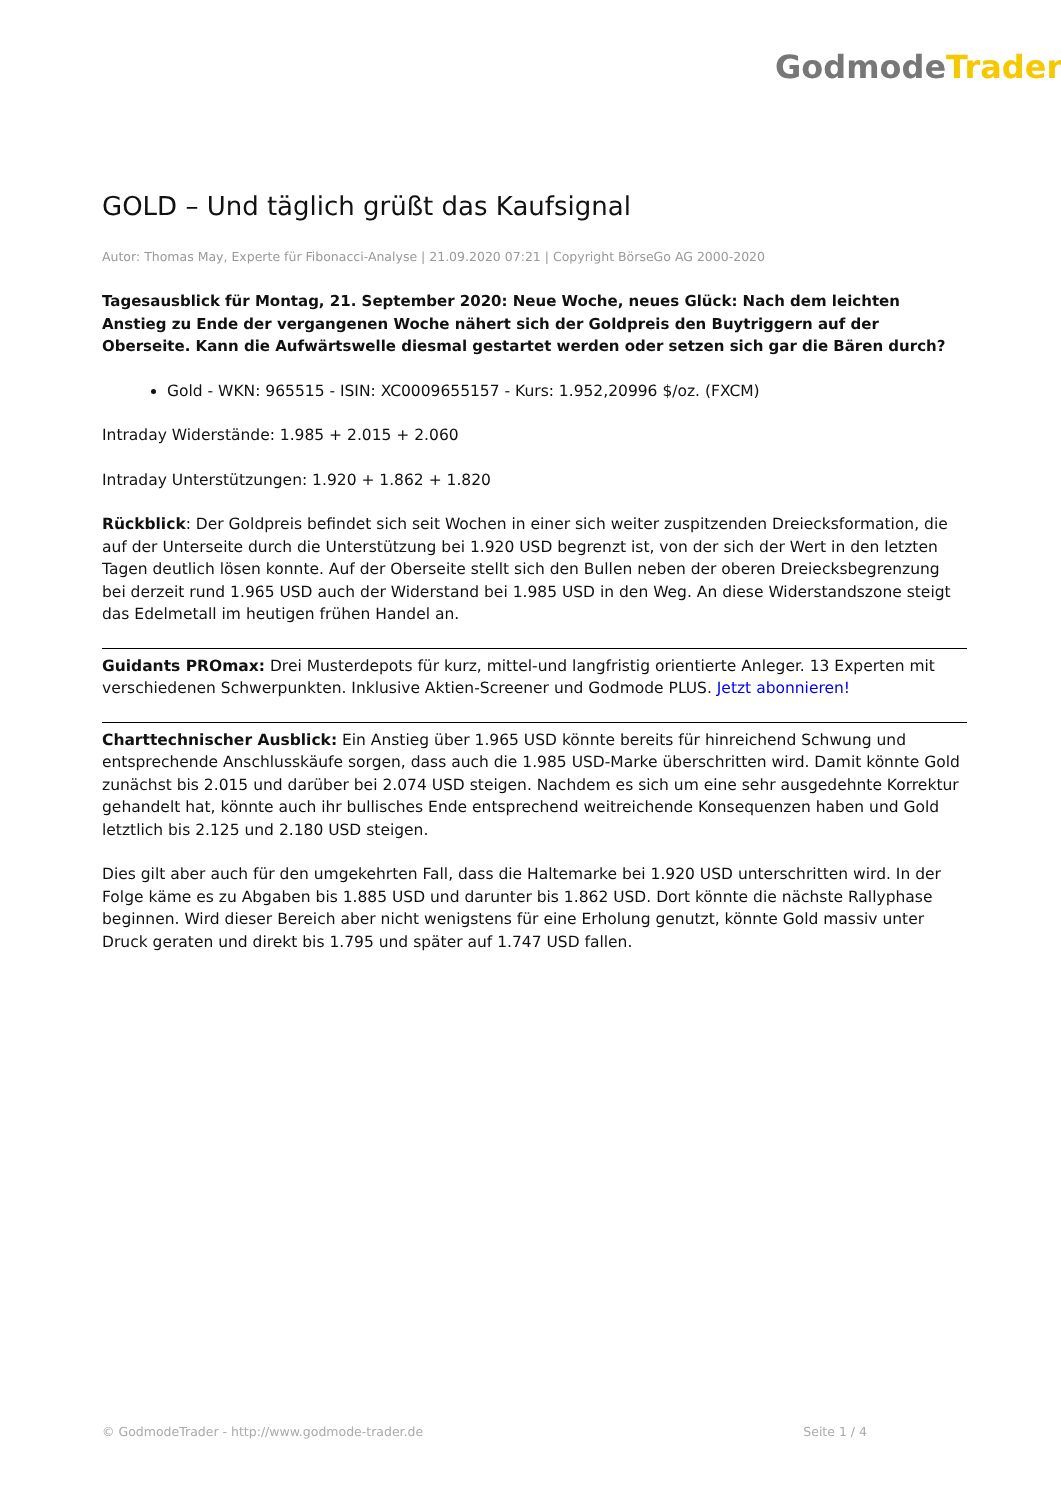Godmode Trader
GOLD – Und täglich grüßt das Kaufsignal
Autor: Thomas May, Experte für Fibonacci-Analyse | 21.09.2020 07:21 | Copyright BörseGo AG 2000-2020
Tagesausblick für Montag, 21. September 2020: Neue Woche, neues Glück: Nach dem leichten Anstieg zu Ende der vergangenen Woche nähert sich der Goldpreis den Buytriggern auf der Oberseite. Kann die Aufwärtswelle diesmal gestartet werden oder setzen sich gar die Bären durch?
Gold - WKN: 965515 - ISIN: XC0009655157 - Kurs: 1.952,20996 $/oz. (FXCM)
Intraday Widerstände: 1.985 + 2.015 + 2.060
Intraday Unterstützungen: 1.920 + 1.862 + 1.820
Rückblick: Der Goldpreis befindet sich seit Wochen in einer sich weiter zuspitzenden Dreiecksformation, die auf der Unterseite durch die Unterstützung bei 1.920 USD begrenzt ist, von der sich der Wert in den letzten Tagen deutlich lösen konnte. Auf der Oberseite stellt sich den Bullen neben der oberen Dreiecksbegrenzung bei derzeit rund 1.965 USD auch der Widerstand bei 1.985 USD in den Weg. An diese Widerstandszone steigt das Edelmetall im heutigen frühen Handel an.
Guidants PROmax: Drei Musterdepots für kurz, mittel-und langfristig orientierte Anleger. 13 Experten mit verschiedenen Schwerpunkten. Inklusive Aktien-Screener und Godmode PLUS. Jetzt abonnieren!
Charttechnischer Ausblick: Ein Anstieg über 1.965 USD könnte bereits für hinreichend Schwung und entsprechende Anschlusskäufe sorgen, dass auch die 1.985 USD-Marke überschritten wird. Damit könnte Gold zunächst bis 2.015 und darüber bei 2.074 USD steigen. Nachdem es sich um eine sehr ausgedehnte Korrektur gehandelt hat, könnte auch ihr bullisches Ende entsprechend weitreichende Konsequenzen haben und Gold letztlich bis 2.125 und 2.180 USD steigen.
Dies gilt aber auch für den umgekehrten Fall, dass die Haltemarke bei 1.920 USD unterschritten wird. In der Folge käme es zu Abgaben bis 1.885 USD und darunter bis 1.862 USD. Dort könnte die nächste Rallyphase beginnen. Wird dieser Bereich aber nicht wenigstens für eine Erholung genutzt, könnte Gold massiv unter Druck geraten und direkt bis 1.795 und später auf 1.747 USD fallen.
© GodmodeTrader - http://www.godmode-trader.de Seite 1 / 4